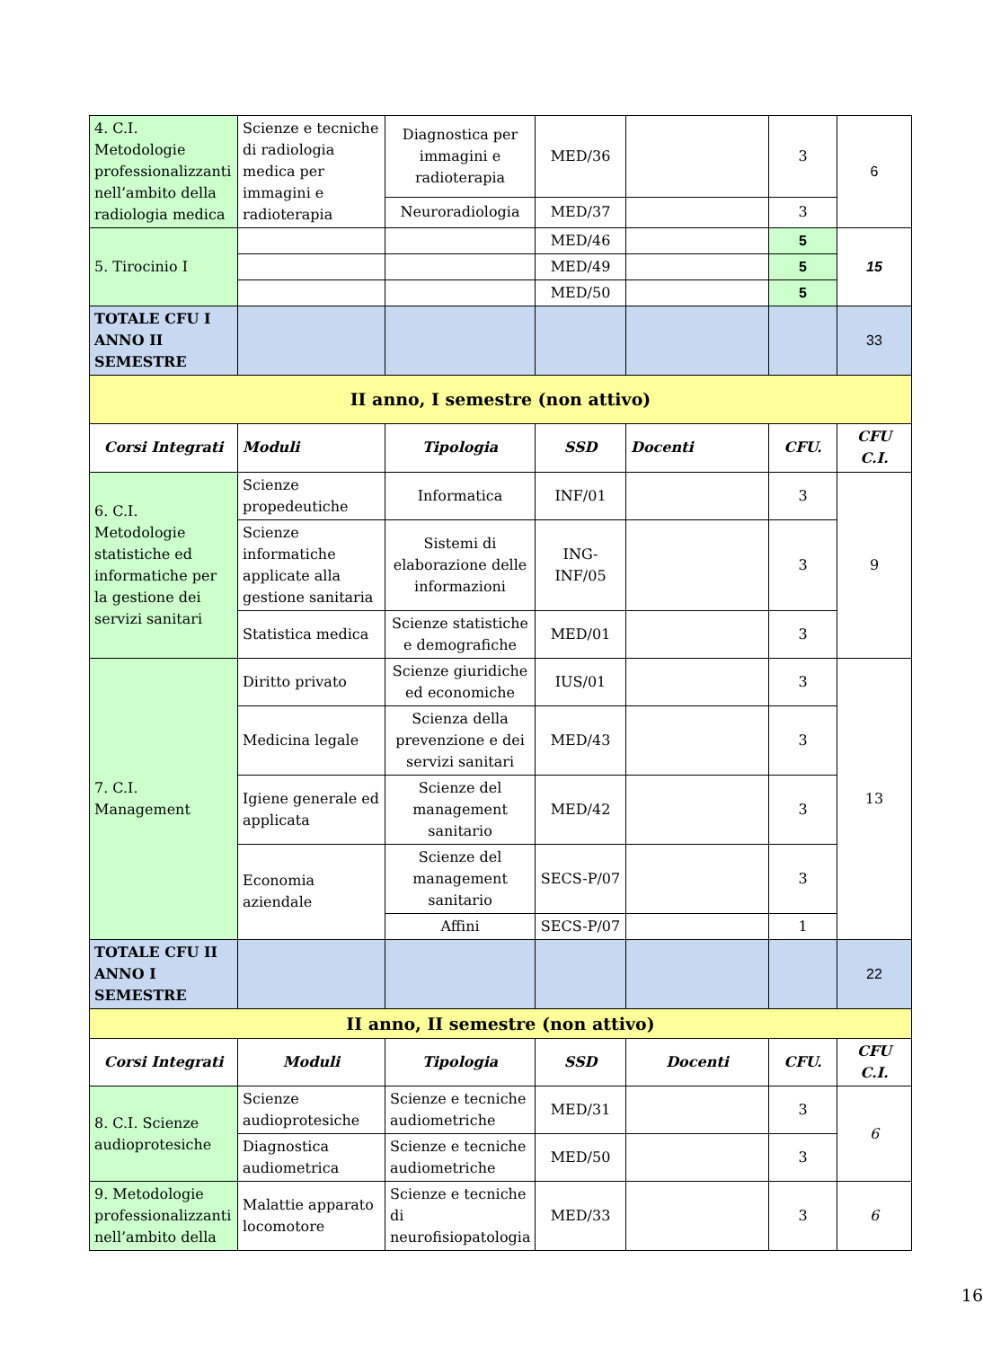| 4. C.I. Metodologie professionalizzanti nell’ambito della radiologia medica | Scienze e tecniche di radiologia medica per immagini e radioterapia | Diagnostica per immagini e radioterapia | MED/36 | | 3 | 6 |
| | | Neuroradiologia | MED/37 | | 3 | |
| 5. Tirocinio I | | | MED/46 | | 5 | 15 |
| | | | MED/49 | | 5 | |
| | | | MED/50 | | 5 | |
| TOTALE CFU I ANNO II SEMESTRE | | | | | | 33 |
| II anno, I semestre (non attivo) | | | | | | |
| Corsi Integrati | Moduli | Tipologia | SSD | Docenti | CFU. | CFU C.I. |
| 6. C.I. Metodologie statistiche ed informatiche per la gestione dei servizi sanitari | Scienze propedeutiche | Informatica | INF/01 | | 3 | 9 |
| | Scienze informatiche applicate alla gestione sanitaria | Sistemi di elaborazione delle informazioni | ING-INF/05 | | 3 | |
| | Statistica medica | Scienze statistiche e demografiche | MED/01 | | 3 | |
| 7. C.I. Management | Diritto privato | Scienze giuridiche ed economiche | IUS/01 | | 3 | 13 |
| | Medicina legale | Scienza della prevenzione e dei servizi sanitari | MED/43 | | 3 | |
| | Igiene generale ed applicata | Scienze del management sanitario | MED/42 | | 3 | |
| | Economia aziendale | Scienze del management sanitario | SECS-P/07 | | 3 | |
| | | Affini | SECS-P/07 | | 1 | |
| TOTALE CFU II ANNO I SEMESTRE | | | | | | 22 |
| II anno, II semestre (non attivo) | | | | | | |
| Corsi Integrati | Moduli | Tipologia | SSD | Docenti | CFU. | CFU C.I. |
| 8. C.I. Scienze audioprotesiche | Scienze audioprotesiche | Scienze e tecniche audiometriche | MED/31 | | 3 | 6 |
| | Diagnostica audiometrica | Scienze e tecniche audiometriche | MED/50 | | 3 | |
| 9. Metodologie professionalizzanti nell’ambito della | Malattie apparato locomotore | Scienze e tecniche di neurofisiopatologia | MED/33 | | 3 | 6 |
16